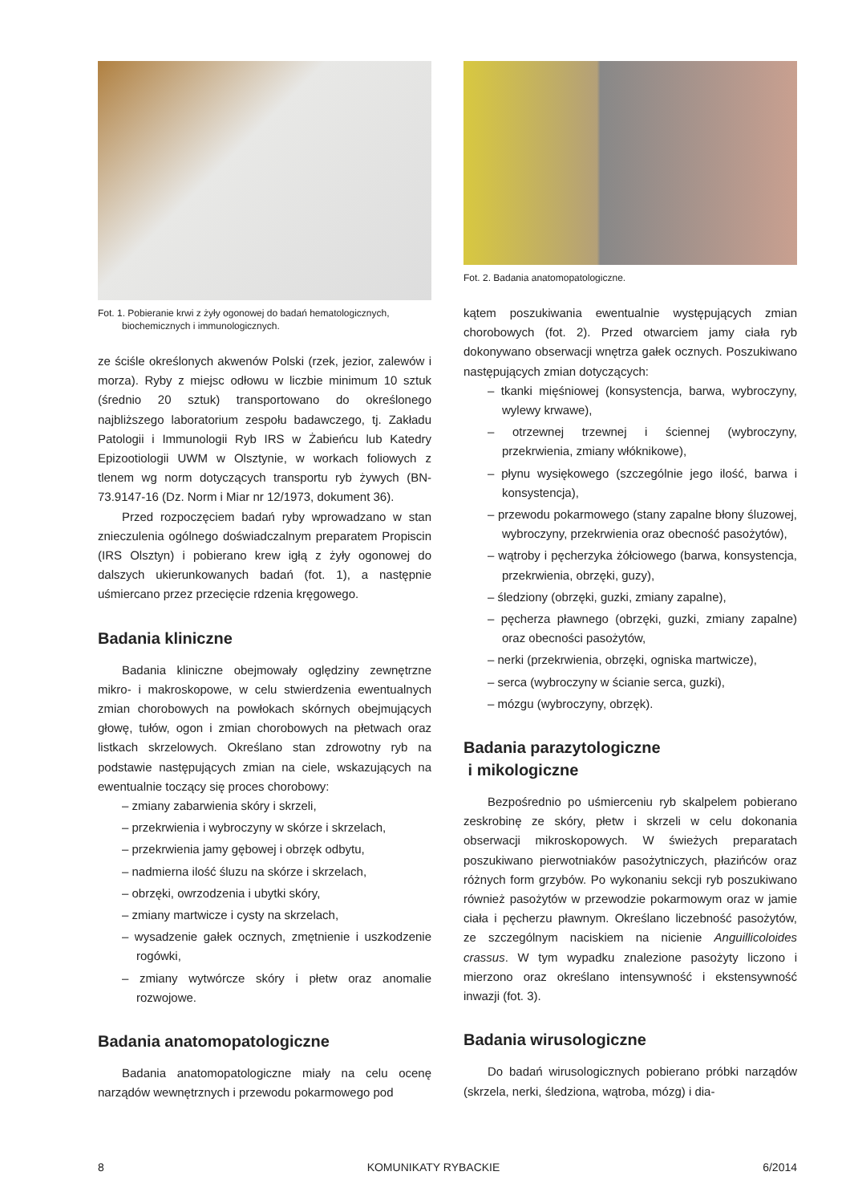Fot. 1. Pobieranie krwi z żyły ogonowej do badań hematologicznych,
biochemicznych i immunologicznych.
ze ściśle określonych akwenów Polski (rzek, jezior, zalewów i morza). Ryby z miejsc odłowu w liczbie minimum 10 sztuk (średnio 20 sztuk) transportowano do określonego najbliższego laboratorium zespołu badawczego, tj. Zakładu Patologii i Immunologii Ryb IRS w Żabieńcu lub Katedry Epizootiologii UWM w Olsztynie, w workach foliowych z tlenem wg norm dotyczących transportu ryb żywych (BN-73.9147-16 (Dz. Norm i Miar nr 12/1973, dokument 36).
Przed rozpoczęciem badań ryby wprowadzano w stan znieczulenia ogólnego doświadczalnym preparatem Propiscin (IRS Olsztyn) i pobierano krew igłą z żyły ogonowej do dalszych ukierunkowanych badań (fot. 1), a następnie uśmiercano przez przecięcie rdzenia kręgowego.
Badania kliniczne
Badania kliniczne obejmowały oględziny zewnętrzne mikro- i makroskopowe, w celu stwierdzenia ewentualnych zmian chorobowych na powłokach skórnych obejmujących głowę, tułów, ogon i zmian chorobowych na płetwach oraz listkach skrzelowych. Określano stan zdrowotny ryb na podstawie następujących zmian na ciele, wskazujących na ewentualnie toczący się proces chorobowy:
– zmiany zabarwienia skóry i skrzeli,
– przekrwienia i wybroczyny w skórze i skrzelach,
– przekrwienia jamy gębowej i obrzęk odbytu,
– nadmierna ilość śluzu na skórze i skrzelach,
– obrzęki, owrzodzenia i ubytki skóry,
– zmiany martwicze i cysty na skrzelach,
– wysadzenie gałek ocznych, zmętnienie i uszkodzenie rogówki,
– zmiany wytwórcze skóry i płetw oraz anomalie rozwojowe.
Badania anatomopatologiczne
Badania anatomopatologiczne miały na celu ocenę narządów wewnętrznych i przewodu pokarmowego pod
Fot. 2. Badania anatomopatologiczne.
kątem poszukiwania ewentualnie występujących zmian chorobowych (fot. 2). Przed otwarciem jamy ciała ryb dokonywano obserwacji wnętrza gałek ocznych. Poszukiwano następujących zmian dotyczących:
– tkanki mięśniowej (konsystencja, barwa, wybroczyny, wylewy krwawe),
– otrzewnej trzewnej i ściennej (wybroczyny, przekrwienia, zmiany włóknikowe),
– płynu wysiękowego (szczególnie jego ilość, barwa i konsystencja),
– przewodu pokarmowego (stany zapalne błony śluzowej, wybroczyny, przekrwienia oraz obecność pasożytów),
– wątroby i pęcherzyka żółciowego (barwa, konsystencja, przekrwienia, obrzęki, guzy),
– śledziony (obrzęki, guzki, zmiany zapalne),
– pęcherza pławnego (obrzęki, guzki, zmiany zapalne) oraz obecności pasożytów,
– nerki (przekrwienia, obrzęki, ogniska martwicze),
– serca (wybroczyny w ścianie serca, guzki),
– mózgu (wybroczyny, obrzęk).
Badania parazytologiczne
i mikologiczne
Bezpośrednio po uśmierceniu ryb skalpelem pobierano zeskrobinę ze skóry, płetw i skrzeli w celu dokonania obserwacji mikroskopowych. W świeżych preparatach poszukiwano pierwotniaków pasożytniczych, płazińców oraz różnych form grzybów. Po wykonaniu sekcji ryb poszukiwano również pasożytów w przewodzie pokarmowym oraz w jamie ciała i pęcherzu pławnym. Określano liczebność pasożytów, ze szczególnym naciskiem na nicienie Anguillicoloides crassus. W tym wypadku znalezione pasożyty liczono i mierzono oraz określano intensywność i ekstensywność inwazji (fot. 3).
Badania wirusologiczne
Do badań wirusologicznych pobierano próbki narządów (skrzela, nerki, śledziona, wątroba, mózg) i dia-
8 KOMUNIKATY RYBACKIE 6/2014